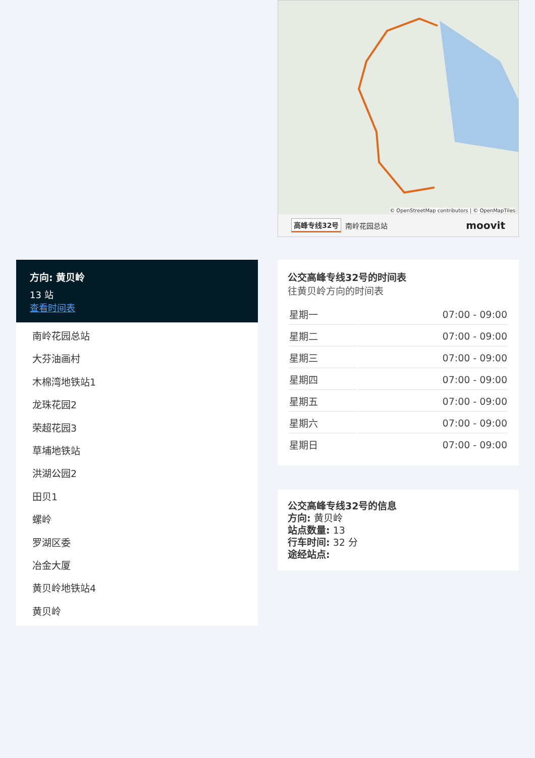方向: 黄贝岭
13 站
查看时间表
南岭花园总站
大芬油画村
木棉湾地铁站1
龙珠花园2
荣超花园3
草埔地铁站
洪湖公园2
田贝1
螺岭
罗湖区委
冶金大厦
黄贝岭地铁站4
黄贝岭
© OpenStreetMap contributors | © OpenMapTiles
高峰专线32号 南岭花园总站 moovit
公交高峰专线32号的时间表
往黄贝岭方向的时间表
| 星期一 | 07:00 - 09:00 |
| 星期二 | 07:00 - 09:00 |
| 星期三 | 07:00 - 09:00 |
| 星期四 | 07:00 - 09:00 |
| 星期五 | 07:00 - 09:00 |
| 星期六 | 07:00 - 09:00 |
| 星期日 | 07:00 - 09:00 |
公交高峰专线32号的信息
方向: 黄贝岭
站点数量: 13
行车时间: 32 分
途经站点: